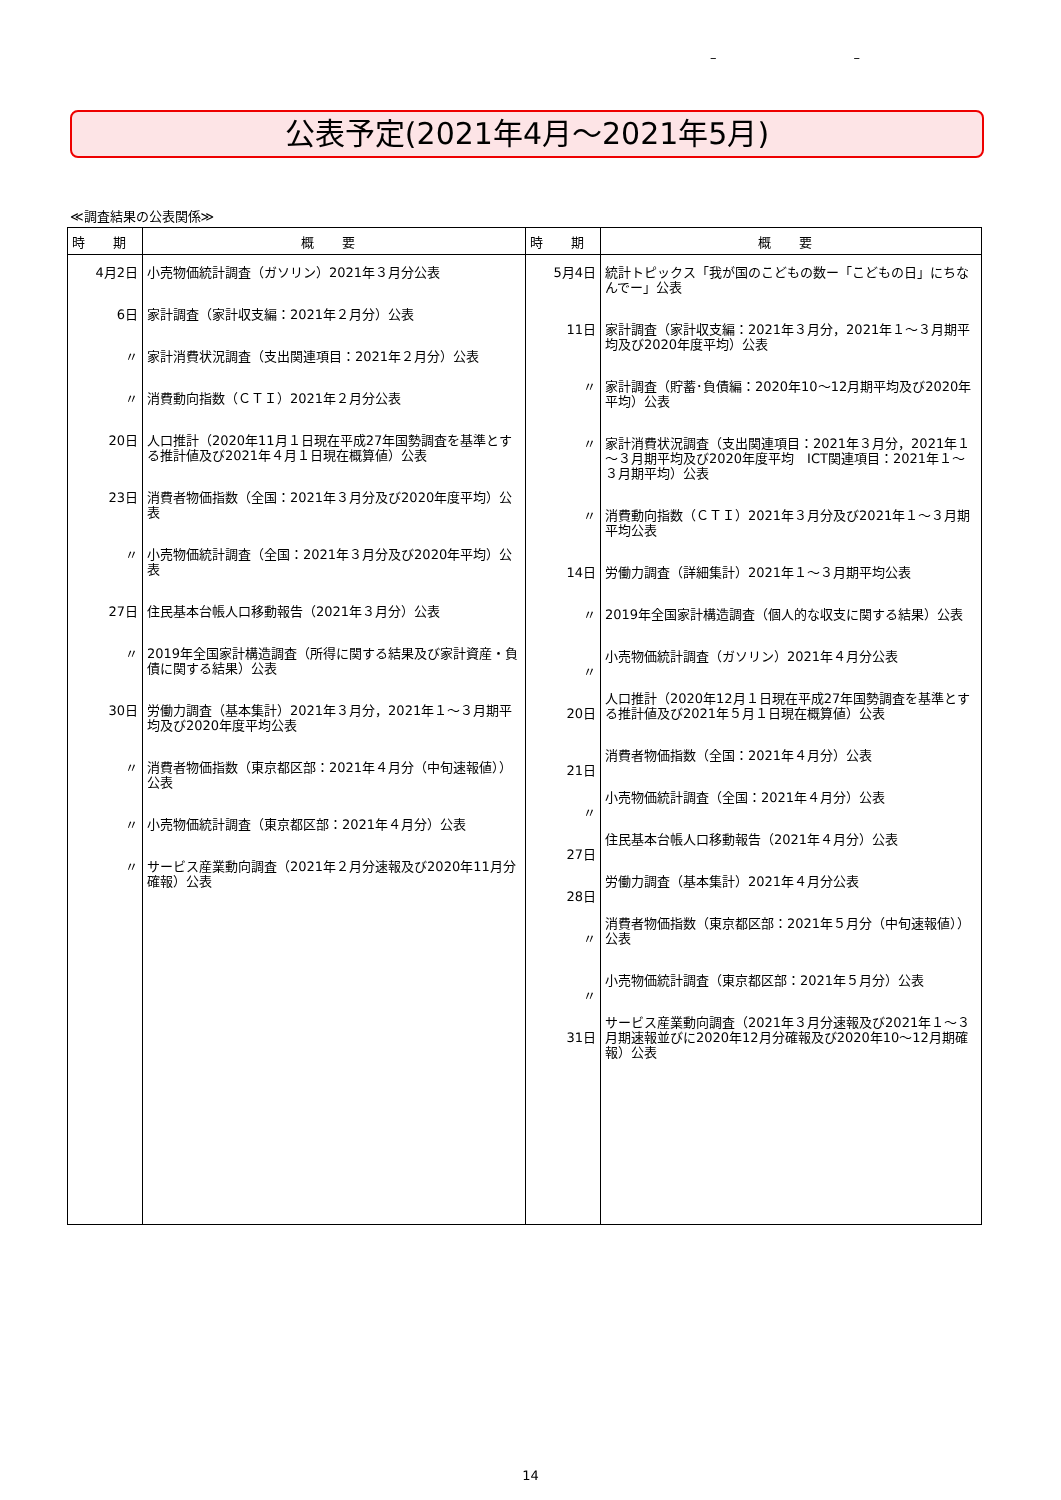– –
公表予定(2021年4月～2021年5月)
≪調査結果の公表関係≫
| 時 期 | 概 要 | 時 期 | 概 要 |
| --- | --- | --- | --- |
| 4月2日 6日 〃 〃 20日 23日 〃 27日 〃 30日 〃 〃 〃 | 小売物価統計調査（ガソリン）2021年３月分公表 家計調査（家計収支編：2021年２月分）公表 家計消費状況調査（支出関連項目：2021年２月分）公表 消費動向指数（ＣＴＩ）2021年２月分公表 人口推計（2020年11月１日現在平成27年国勢調査を基準とする推計値及び2021年４月１日現在概算値）公表 消費者物価指数（全国：2021年３月分及び2020年度平均）公表 小売物価統計調査（全国：2021年３月分及び2020年平均）公表 住民基本台帳人口移動報告（2021年３月分）公表 2019年全国家計構造調査（所得に関する結果及び家計資産・負債に関する結果）公表 労働力調査（基本集計）2021年３月分，2021年１～３月期平均及び2020年度平均公表 消費者物価指数（東京都区部：2021年４月分（中旬速報値））公表 小売物価統計調査（東京都区部：2021年４月分）公表 サービス産業動向調査（2021年２月分速報及び2020年11月分確報）公表 | 5月4日 11日 〃 〃 〃 14日 〃 〃 20日 21日 〃 27日 28日 〃 〃 31日 | 統計トピックス「我が国のこどもの数ー「こどもの日」にちなんでー」公表 家計調査（家計収支編：2021年３月分，2021年１～３月期平均及び2020年度平均）公表 家計調査（貯蓄･負債編：2020年10～12月期平均及び2020年平均）公表 家計消費状況調査（支出関連項目：2021年３月分，2021年１～３月期平均及び2020年度平均 ICT関連項目：2021年１～３月期平均）公表 消費動向指数（ＣＴＩ）2021年３月分及び2021年１～３月期平均公表 労働力調査（詳細集計）2021年１～３月期平均公表 2019年全国家計構造調査（個人的な収支に関する結果）公表 小売物価統計調査（ガソリン）2021年４月分公表 人口推計（2020年12月１日現在平成27年国勢調査を基準とする推計値及び2021年５月１日現在概算値）公表 消費者物価指数（全国：2021年４月分）公表 小売物価統計調査（全国：2021年４月分）公表 住民基本台帳人口移動報告（2021年４月分）公表 労働力調査（基本集計）2021年４月分公表 消費者物価指数（東京都区部：2021年５月分（中旬速報値））公表 小売物価統計調査（東京都区部：2021年５月分）公表 サービス産業動向調査（2021年３月分速報及び2021年１～３月期速報並びに2020年12月分確報及び2020年10～12月期確報）公表 |
14